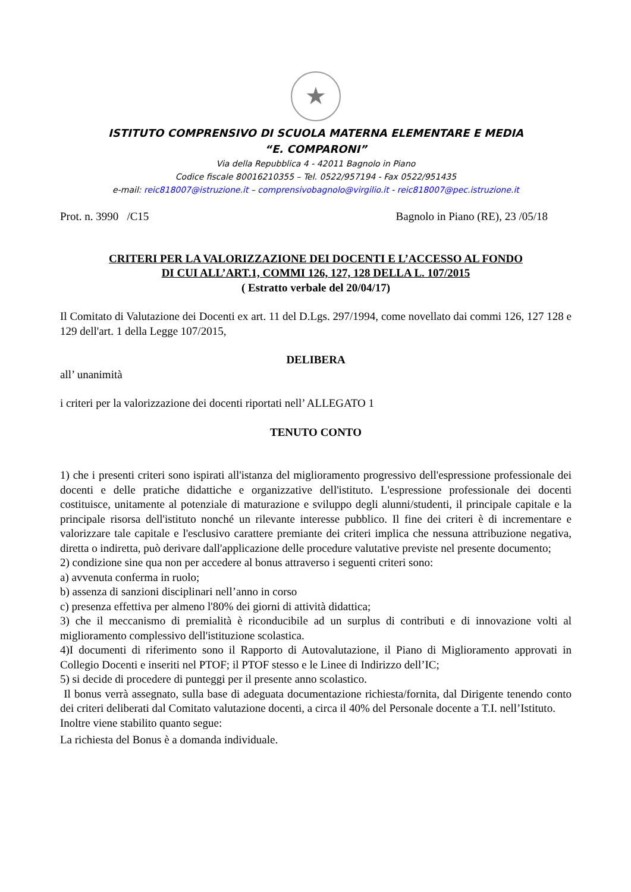★
ISTITUTO COMPRENSIVO DI SCUOLA MATERNA ELEMENTARE E MEDIA
“E. COMPARONI”
Via della Repubblica 4 - 42011 Bagnolo in Piano
Codice fiscale 80016210355 – Tel. 0522/957194 - Fax 0522/951435
e-mail: reic818007@istruzione.it – comprensivobagnolo@virgilio.it - reic818007@pec.istruzione.it
Prot. n. 3990 /C15 Bagnolo in Piano (RE), 23 /05/18
CRITERI PER LA VALORIZZAZIONE DEI DOCENTI E L’ACCESSO AL FONDO
DI CUI ALL’ART.1, COMMI 126, 127, 128 DELLA L. 107/2015
( Estratto verbale del 20/04/17)
Il Comitato di Valutazione dei Docenti ex art. 11 del D.Lgs. 297/1994, come novellato dai commi 126, 127 128 e 129 dell'art. 1 della Legge 107/2015,
DELIBERA
all’ unanimità
i criteri per la valorizzazione dei docenti riportati nell’ ALLEGATO 1
TENUTO CONTO
1) che i presenti criteri sono ispirati all'istanza del miglioramento progressivo dell'espressione professionale dei docenti e delle pratiche didattiche e organizzative dell'istituto. L'espressione professionale dei docenti costituisce, unitamente al potenziale di maturazione e sviluppo degli alunni/studenti, il principale capitale e la principale risorsa dell'istituto nonché un rilevante interesse pubblico. Il fine dei criteri è di incrementare e valorizzare tale capitale e l'esclusivo carattere premiante dei criteri implica che nessuna attribuzione negativa, diretta o indiretta, può derivare dall'applicazione delle procedure valutative previste nel presente documento;
2) condizione sine qua non per accedere al bonus attraverso i seguenti criteri sono:
a) avvenuta conferma in ruolo;
b) assenza di sanzioni disciplinari nell’anno in corso
c) presenza effettiva per almeno l'80% dei giorni di attività didattica;
3) che il meccanismo di premialità è riconducibile ad un surplus di contributi e di innovazione volti al miglioramento complessivo dell'istituzione scolastica.
4)I documenti di riferimento sono il Rapporto di Autovalutazione, il Piano di Miglioramento approvati in Collegio Docenti e inseriti nel PTOF; il PTOF stesso e le Linee di Indirizzo dell’IC;
5) si decide di procedere di punteggi per il presente anno scolastico.
Il bonus verrà assegnato, sulla base di adeguata documentazione richiesta/fornita, dal Dirigente tenendo conto dei criteri deliberati dal Comitato valutazione docenti, a circa il 40% del Personale docente a T.I. nell’Istituto.
Inoltre viene stabilito quanto segue:
La richiesta del Bonus è a domanda individuale.